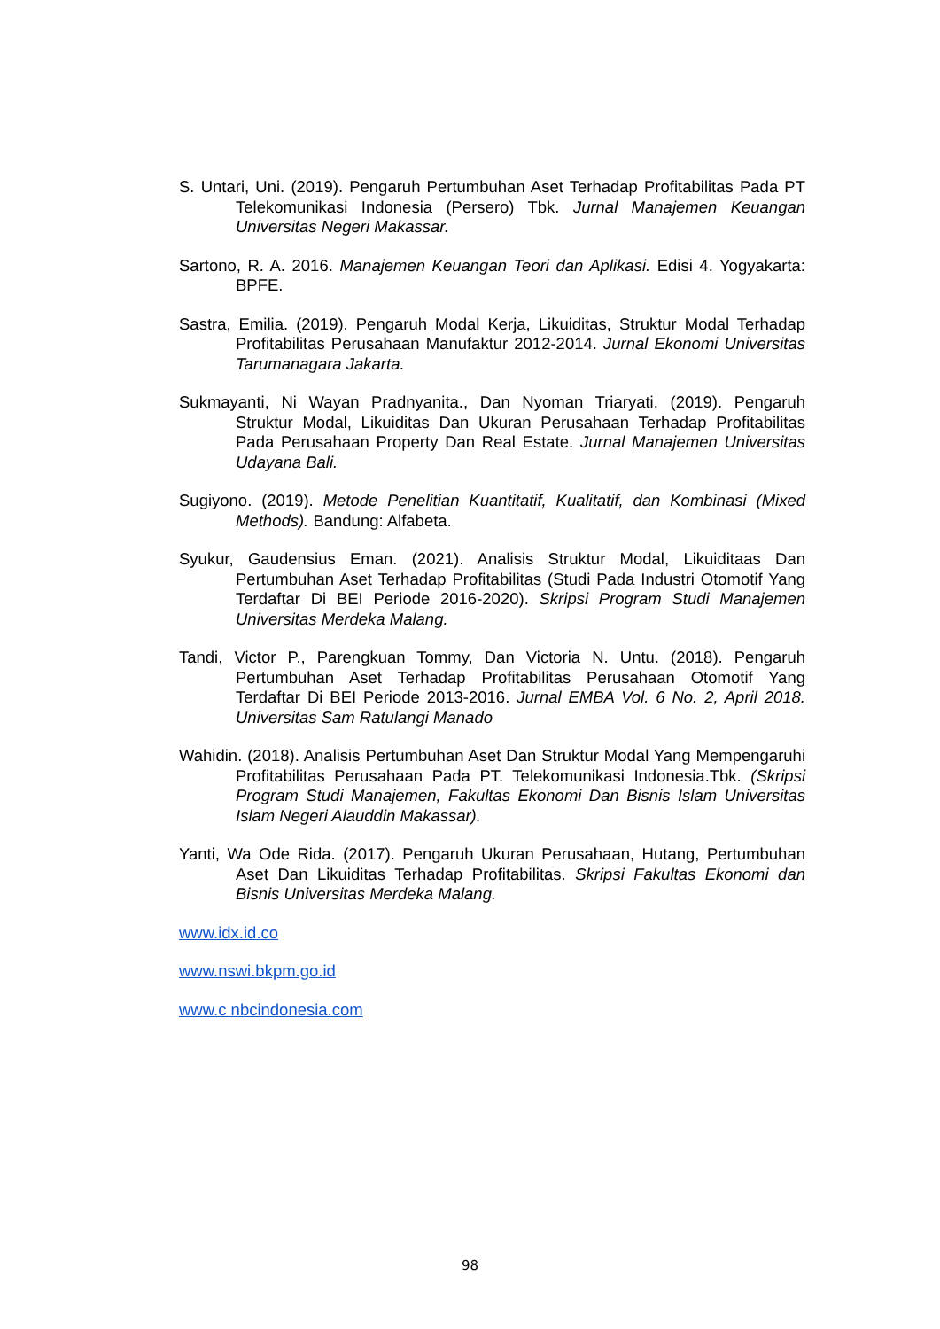S. Untari, Uni. (2019). Pengaruh Pertumbuhan Aset Terhadap Profitabilitas Pada PT Telekomunikasi Indonesia (Persero) Tbk. Jurnal Manajemen Keuangan Universitas Negeri Makassar.
Sartono, R. A. 2016. Manajemen Keuangan Teori dan Aplikasi. Edisi 4. Yogyakarta: BPFE.
Sastra, Emilia. (2019). Pengaruh Modal Kerja, Likuiditas, Struktur Modal Terhadap Profitabilitas Perusahaan Manufaktur 2012-2014. Jurnal Ekonomi Universitas Tarumanagara Jakarta.
Sukmayanti, Ni Wayan Pradnyanita., Dan Nyoman Triaryati. (2019). Pengaruh Struktur Modal, Likuiditas Dan Ukuran Perusahaan Terhadap Profitabilitas Pada Perusahaan Property Dan Real Estate. Jurnal Manajemen Universitas Udayana Bali.
Sugiyono. (2019). Metode Penelitian Kuantitatif, Kualitatif, dan Kombinasi (Mixed Methods). Bandung: Alfabeta.
Syukur, Gaudensius Eman. (2021). Analisis Struktur Modal, Likuiditaas Dan Pertumbuhan Aset Terhadap Profitabilitas (Studi Pada Industri Otomotif Yang Terdaftar Di BEI Periode 2016-2020). Skripsi Program Studi Manajemen Universitas Merdeka Malang.
Tandi, Victor P., Parengkuan Tommy, Dan Victoria N. Untu. (2018). Pengaruh Pertumbuhan Aset Terhadap Profitabilitas Perusahaan Otomotif Yang Terdaftar Di BEI Periode 2013-2016. Jurnal EMBA Vol. 6 No. 2, April 2018. Universitas Sam Ratulangi Manado
Wahidin. (2018). Analisis Pertumbuhan Aset Dan Struktur Modal Yang Mempengaruhi Profitabilitas Perusahaan Pada PT. Telekomunikasi Indonesia.Tbk. (Skripsi Program Studi Manajemen, Fakultas Ekonomi Dan Bisnis Islam Universitas Islam Negeri Alauddin Makassar).
Yanti, Wa Ode Rida. (2017). Pengaruh Ukuran Perusahaan, Hutang, Pertumbuhan Aset Dan Likuiditas Terhadap Profitabilitas. Skripsi Fakultas Ekonomi dan Bisnis Universitas Merdeka Malang.
www.idx.id.co
www.nswi.bkpm.go.id
www.c nbcindonesia.com
98